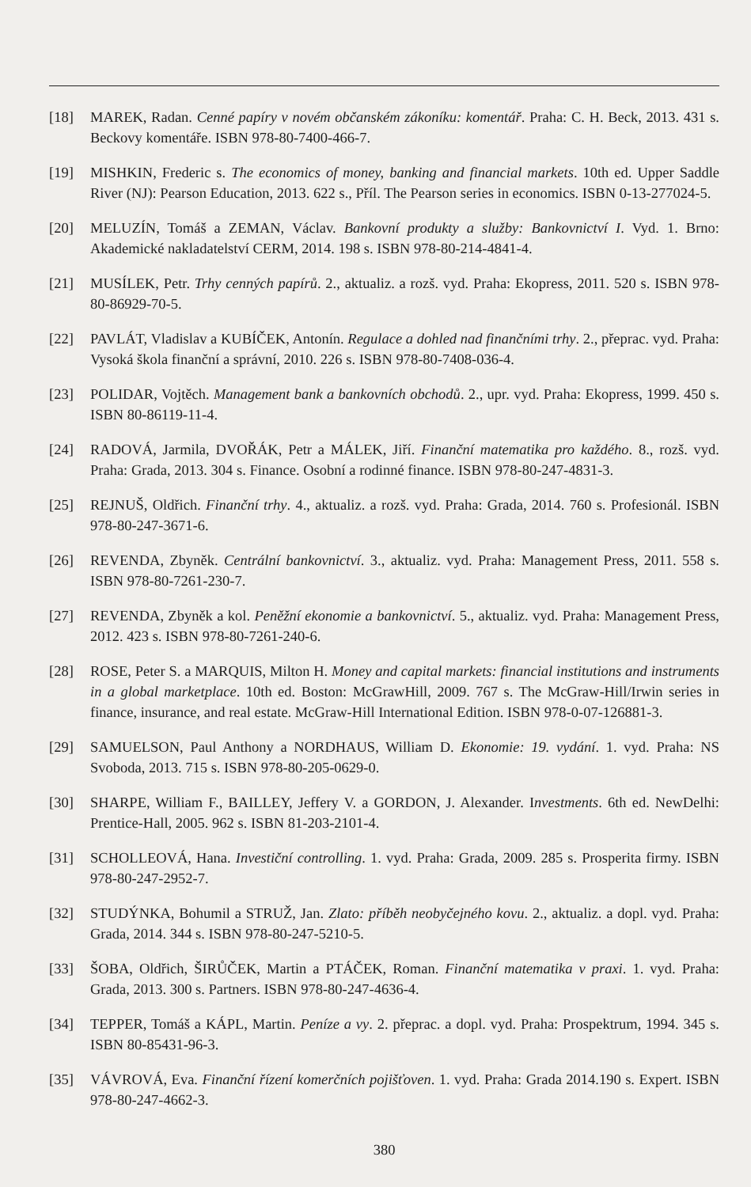[18] MAREK, Radan. Cenné papíry v novém občanském zákoníku: komentář. Praha: C. H. Beck, 2013. 431 s. Beckovy komentáře. ISBN 978-80-7400-466-7.
[19] MISHKIN, Frederic s. The economics of money, banking and financial markets. 10th ed. Upper Saddle River (NJ): Pearson Education, 2013. 622 s., Příl. The Pearson series in economics. ISBN 0-13-277024-5.
[20] MELUZÍN, Tomáš a ZEMAN, Václav. Bankovní produkty a služby: Bankovnictví I. Vyd. 1. Brno: Akademické nakladatelství CERM, 2014. 198 s. ISBN 978-80-214-4841-4.
[21] MUSÍLEK, Petr. Trhy cenných papírů. 2., aktualiz. a rozš. vyd. Praha: Ekopress, 2011. 520 s. ISBN 978-80-86929-70-5.
[22] PAVLÁT, Vladislav a KUBÍČEK, Antonín. Regulace a dohled nad finančními trhy. 2., přeprac. vyd. Praha: Vysoká škola finanční a správní, 2010. 226 s. ISBN 978-80-7408-036-4.
[23] POLIDAR, Vojtěch. Management bank a bankovních obchodů. 2., upr. vyd. Praha: Ekopress, 1999. 450 s. ISBN 80-86119-11-4.
[24] RADOVÁ, Jarmila, DVOŘÁK, Petr a MÁLEK, Jiří. Finanční matematika pro každého. 8., rozš. vyd. Praha: Grada, 2013. 304 s. Finance. Osobní a rodinné finance. ISBN 978-80-247-4831-3.
[25] REJNUŠ, Oldřich. Finanční trhy. 4., aktualiz. a rozš. vyd. Praha: Grada, 2014. 760 s. Profesionál. ISBN 978-80-247-3671-6.
[26] REVENDA, Zbyněk. Centrální bankovnictví. 3., aktualiz. vyd. Praha: Management Press, 2011. 558 s. ISBN 978-80-7261-230-7.
[27] REVENDA, Zbyněk a kol. Peněžní ekonomie a bankovnictví. 5., aktualiz. vyd. Praha: Management Press, 2012. 423 s. ISBN 978-80-7261-240-6.
[28] ROSE, Peter S. a MARQUIS, Milton H. Money and capital markets: financial institutions and instruments in a global marketplace. 10th ed. Boston: McGrawHill, 2009. 767 s. The McGraw-Hill/Irwin series in finance, insurance, and real estate. McGraw-Hill International Edition. ISBN 978-0-07-126881-3.
[29] SAMUELSON, Paul Anthony a NORDHAUS, William D. Ekonomie: 19. vydání. 1. vyd. Praha: NS Svoboda, 2013. 715 s. ISBN 978-80-205-0629-0.
[30] SHARPE, William F., BAILLEY, Jeffery V. a GORDON, J. Alexander. Investments. 6th ed. NewDelhi: Prentice-Hall, 2005. 962 s. ISBN 81-203-2101-4.
[31] SCHOLLEOVÁ, Hana. Investiční controlling. 1. vyd. Praha: Grada, 2009. 285 s. Prosperita firmy. ISBN 978-80-247-2952-7.
[32] STUDÝNKA, Bohumil a STRUŽ, Jan. Zlato: příběh neobyčejného kovu. 2., aktualiz. a dopl. vyd. Praha: Grada, 2014. 344 s. ISBN 978-80-247-5210-5.
[33] ŠOBA, Oldřich, ŠIRŮČEK, Martin a PTÁČEK, Roman. Finanční matematika v praxi. 1. vyd. Praha: Grada, 2013. 300 s. Partners. ISBN 978-80-247-4636-4.
[34] TEPPER, Tomáš a KÁPL, Martin. Peníze a vy. 2. přeprac. a dopl. vyd. Praha: Prospektrum, 1994. 345 s. ISBN 80-85431-96-3.
[35] VÁVROVÁ, Eva. Finanční řízení komerčních pojišťoven. 1. vyd. Praha: Grada 2014.190 s. Expert. ISBN 978-80-247-4662-3.
380